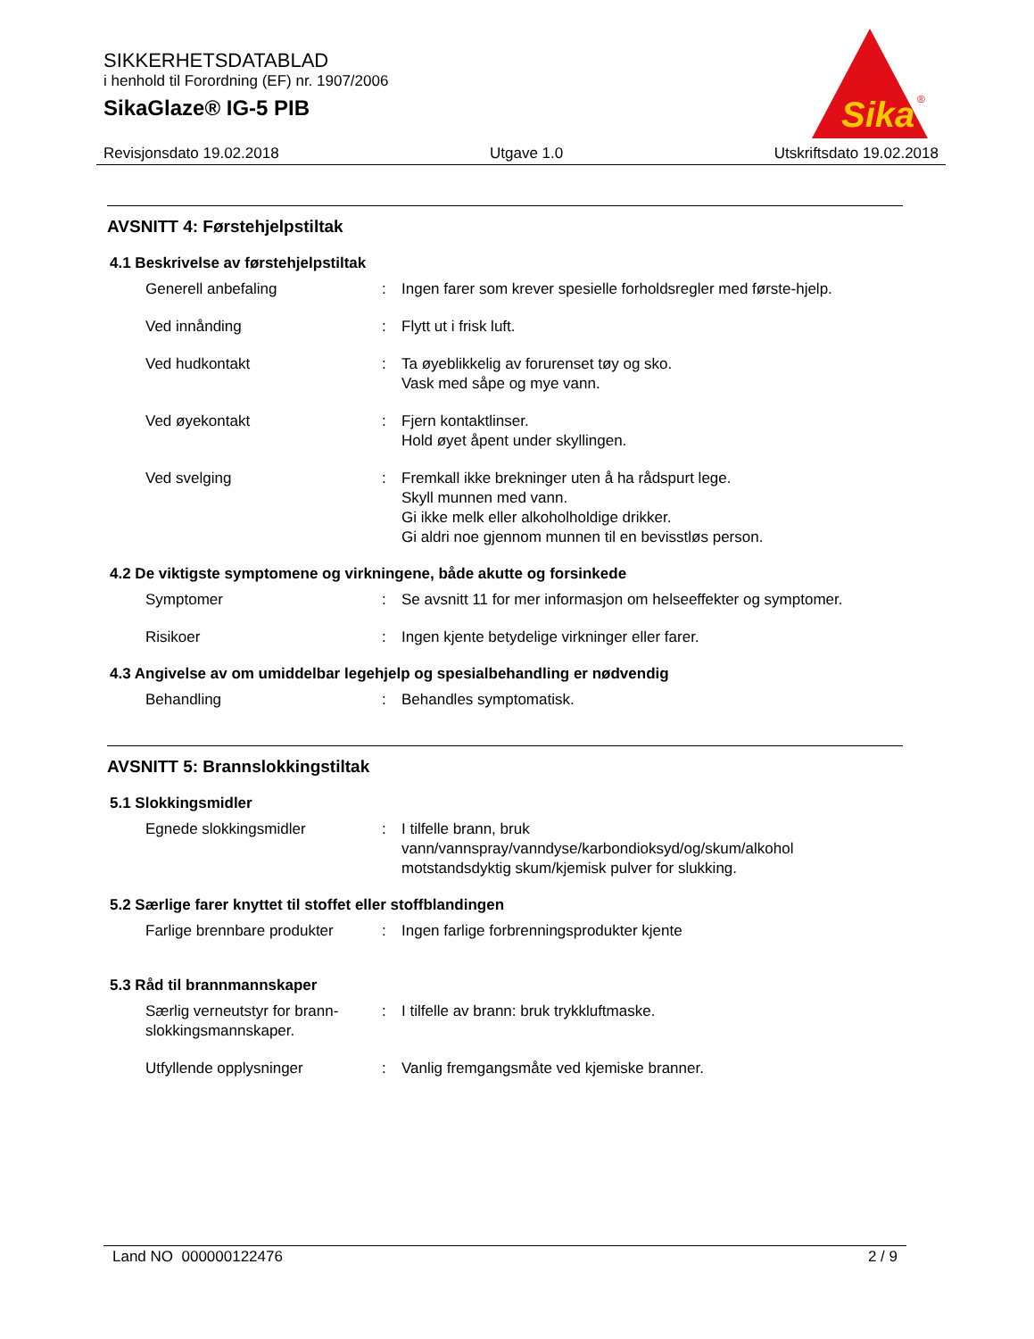SIKKERHETSDATABLAD
i henhold til Forordning (EF) nr. 1907/2006
SikaGlaze® IG-5 PIB
Sika
®
Revisjonsdato 19.02.2018 Utgave 1.0 Utskriftsdato 19.02.2018
AVSNITT 4: Førstehjelpstiltak
4.1 Beskrivelse av førstehjelpstiltak
Generell anbefaling : Ingen farer som krever spesielle forholdsregler med første-hjelp.
Ved innånding : Flytt ut i frisk luft.
Ved hudkontakt : Ta øyeblikkelig av forurenset tøy og sko.
Vask med såpe og mye vann.
Ved øyekontakt : Fjern kontaktlinser.
Hold øyet åpent under skyllingen.
Ved svelging : Fremkall ikke brekninger uten å ha rådspurt lege.
Skyll munnen med vann.
Gi ikke melk eller alkoholholdige drikker.
Gi aldri noe gjennom munnen til en bevisstløs person.
4.2 De viktigste symptomene og virkningene, både akutte og forsinkede
Symptomer : Se avsnitt 11 for mer informasjon om helseeffekter og symptomer.
Risikoer : Ingen kjente betydelige virkninger eller farer.
4.3 Angivelse av om umiddelbar legehjelp og spesialbehandling er nødvendig
Behandling : Behandles symptomatisk.
AVSNITT 5: Brannslokkingstiltak
5.1 Slokkingsmidler
Egnede slokkingsmidler : I tilfelle brann, bruk vann/vannspray/vanndyse/karbondioksyd/og/skum/alkohol motstandsdyktig skum/kjemisk pulver for slukking.
5.2 Særlige farer knyttet til stoffet eller stoffblandingen
Farlige brennbare produkter
: Ingen farlige forbrenningsprodukter kjente
5.3 Råd til brannmannskaper
Særlig verneutstyr for brann-slokkingsmannskaper.
: I tilfelle av brann: bruk trykkluftmaske.
Utfyllende opplysninger : Vanlig fremgangsmåte ved kjemiske branner.
Land NO 000000122476 2 / 9